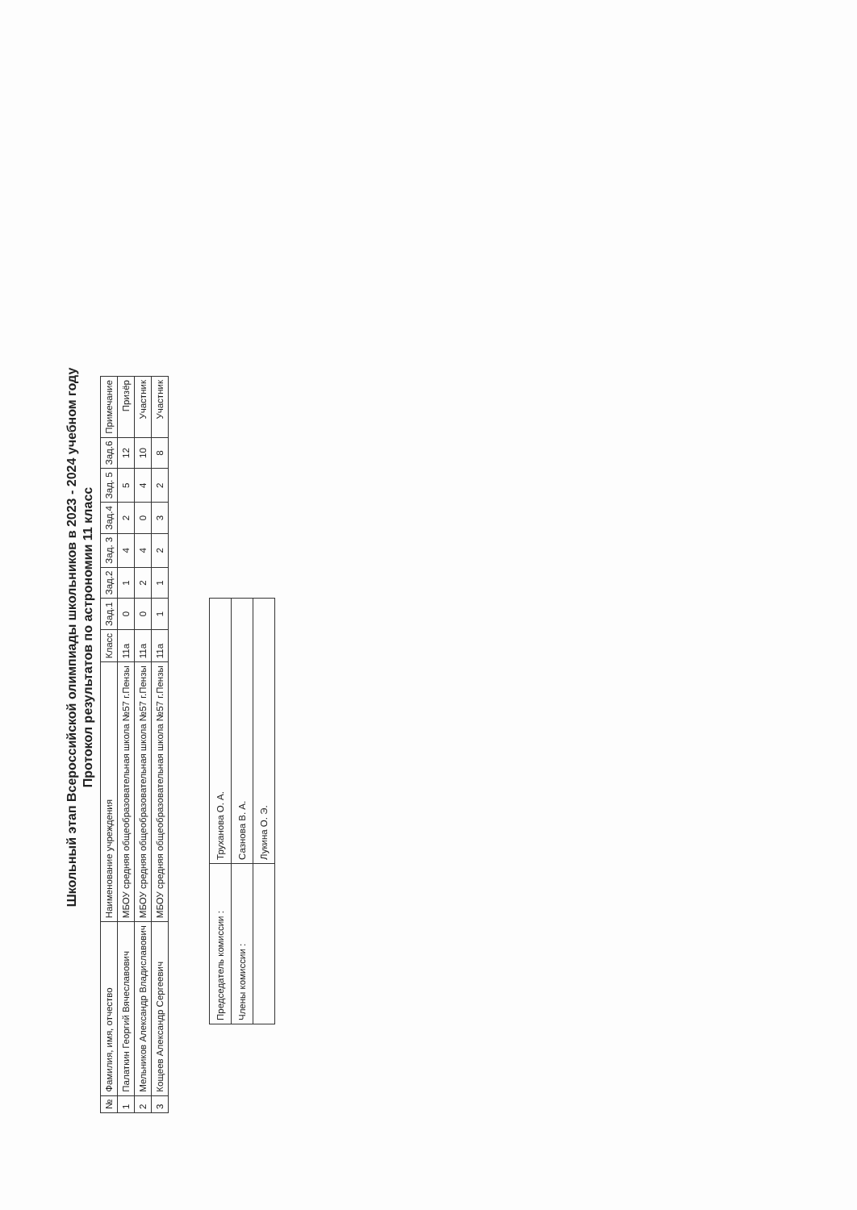Школьный этап Всероссийской олимпиады школьников в 2023 - 2024 учебном году
Протокол результатов по астрономии 11 класс
| № | Фамилия, имя, отчество | Наименование учреждения | Класс | Зад.1 | Зад.2 | Зад. 3 | Зад.4 | Зад. 5 | Зад.6 | Примечание |
| --- | --- | --- | --- | --- | --- | --- | --- | --- | --- | --- |
| 1 | Палаткин Георгий Вячеславович | МБОУ средняя общеобразовательная школа №57 г.Пензы | 11а | 0 | 1 | 4 | 2 | 5 | 12 | Призёр |
| 2 | Мельников Александр Владиславович | МБОУ средняя общеобразовательная школа №57 г.Пензы | 11а | 0 | 2 | 4 | 0 | 4 | 10 | Участник |
| 3 | Кощеев Александр Сергеевич | МБОУ средняя общеобразовательная школа №57 г.Пензы | 11а | 1 | 1 | 2 | 3 | 2 | 8 | Участник |
| Председатель комиссии : | Труханова О. А. |
| Члены комиссии : | Сазнова В. А. |
| | Лукина О. Э. |